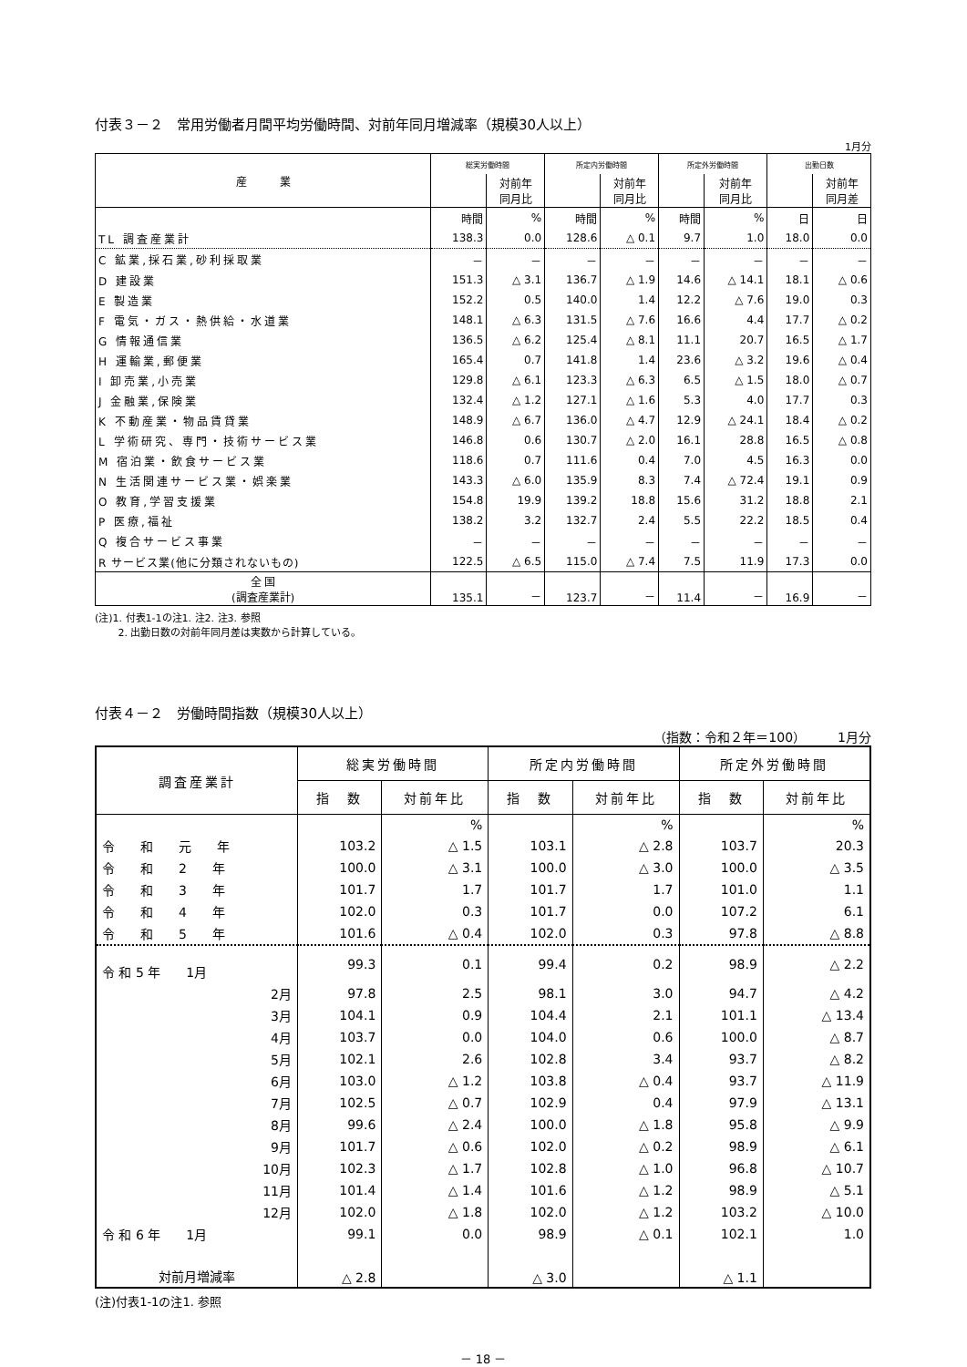付表３－２　常用労働者月間平均労働時間、対前年同月増減率（規模30人以上）
1月分
| 産 業 | 総実労働時間 | | 所定内労働時間 | | 所定外労働時間 | | 出勤日数 | |
| --- | --- | --- | --- | --- | --- | --- | --- | --- |
| | | 対前年 同月比 | | 対前年 同月比 | | 対前年 同月比 | | 対前年 同月差 |
| | 時間 | % | 時間 | % | 時間 | % | 日 | 日 |
| TL 調査産業計 | 138.3 | 0.0 | 128.6 | △ 0.1 | 9.7 | 1.0 | 18.0 | 0.0 |
| C 鉱業,採石業,砂利採取業 | － | － | － | － | － | － | － | － |
| D 建設業 | 151.3 | △ 3.1 | 136.7 | △ 1.9 | 14.6 | △ 14.1 | 18.1 | △ 0.6 |
| E 製造業 | 152.2 | 0.5 | 140.0 | 1.4 | 12.2 | △ 7.6 | 19.0 | 0.3 |
| F 電気・ガス・熱供給・水道業 | 148.1 | △ 6.3 | 131.5 | △ 7.6 | 16.6 | 4.4 | 17.7 | △ 0.2 |
| G 情報通信業 | 136.5 | △ 6.2 | 125.4 | △ 8.1 | 11.1 | 20.7 | 16.5 | △ 1.7 |
| H 運輸業,郵便業 | 165.4 | 0.7 | 141.8 | 1.4 | 23.6 | △ 3.2 | 19.6 | △ 0.4 |
| I 卸売業,小売業 | 129.8 | △ 6.1 | 123.3 | △ 6.3 | 6.5 | △ 1.5 | 18.0 | △ 0.7 |
| J 金融業,保険業 | 132.4 | △ 1.2 | 127.1 | △ 1.6 | 5.3 | 4.0 | 17.7 | 0.3 |
| K 不動産業・物品賃貸業 | 148.9 | △ 6.7 | 136.0 | △ 4.7 | 12.9 | △ 24.1 | 18.4 | △ 0.2 |
| L 学術研究、専門・技術サービス業 | 146.8 | 0.6 | 130.7 | △ 2.0 | 16.1 | 28.8 | 16.5 | △ 0.8 |
| M 宿泊業・飲食サービス業 | 118.6 | 0.7 | 111.6 | 0.4 | 7.0 | 4.5 | 16.3 | 0.0 |
| N 生活関連サービス業・娯楽業 | 143.3 | △ 6.0 | 135.9 | 8.3 | 7.4 | △ 72.4 | 19.1 | 0.9 |
| O 教育,学習支援業 | 154.8 | 19.9 | 139.2 | 18.8 | 15.6 | 31.2 | 18.8 | 2.1 |
| P 医療,福祉 | 138.2 | 3.2 | 132.7 | 2.4 | 5.5 | 22.2 | 18.5 | 0.4 |
| Q 複合サービス事業 | － | － | － | － | － | － | － | － |
| R サービス業(他に分類されないもの) | 122.5 | △ 6.5 | 115.0 | △ 7.4 | 7.5 | 11.9 | 17.3 | 0.0 |
| 全 国 (調査産業計) | 135.1 | － | 123.7 | － | 11.4 | － | 16.9 | － |
(注)1. 付表1-1の注1. 注2. 注3. 参照
　　 2. 出勤日数の対前年同月差は実数から計算している。
付表４－２　労働時間指数（規模30人以上）
（指数：令和２年＝100）　　　1月分
| 調査産業計 | 総実労働時間 | | 所定内労働時間 | | 所定外労働時間 | |
| --- | --- | --- | --- | --- | --- | --- |
| | 指 数 | 対前年比 | 指 数 | 対前年比 | 指 数 | 対前年比 |
| | | % | | % | | % |
| 令 和 元 年 | 103.2 | △ 1.5 | 103.1 | △ 2.8 | 103.7 | 20.3 |
| 令 和 2 年 | 100.0 | △ 3.1 | 100.0 | △ 3.0 | 100.0 | △ 3.5 |
| 令 和 3 年 | 101.7 | 1.7 | 101.7 | 1.7 | 101.0 | 1.1 |
| 令 和 4 年 | 102.0 | 0.3 | 101.7 | 0.0 | 107.2 | 6.1 |
| 令 和 5 年 | 101.6 | △ 0.4 | 102.0 | 0.3 | 97.8 | △ 8.8 |
| 令 和 5 年 1月 | 99.3 | 0.1 | 99.4 | 0.2 | 98.9 | △ 2.2 |
| 2月 | 97.8 | 2.5 | 98.1 | 3.0 | 94.7 | △ 4.2 |
| 3月 | 104.1 | 0.9 | 104.4 | 2.1 | 101.1 | △ 13.4 |
| 4月 | 103.7 | 0.0 | 104.0 | 0.6 | 100.0 | △ 8.7 |
| 5月 | 102.1 | 2.6 | 102.8 | 3.4 | 93.7 | △ 8.2 |
| 6月 | 103.0 | △ 1.2 | 103.8 | △ 0.4 | 93.7 | △ 11.9 |
| 7月 | 102.5 | △ 0.7 | 102.9 | 0.4 | 97.9 | △ 13.1 |
| 8月 | 99.6 | △ 2.4 | 100.0 | △ 1.8 | 95.8 | △ 9.9 |
| 9月 | 101.7 | △ 0.6 | 102.0 | △ 0.2 | 98.9 | △ 6.1 |
| 10月 | 102.3 | △ 1.7 | 102.8 | △ 1.0 | 96.8 | △ 10.7 |
| 11月 | 101.4 | △ 1.4 | 101.6 | △ 1.2 | 98.9 | △ 5.1 |
| 12月 | 102.0 | △ 1.8 | 102.0 | △ 1.2 | 103.2 | △ 10.0 |
| 令 和 6 年 1月 | 99.1 | 0.0 | 98.9 | △ 0.1 | 102.1 | 1.0 |
| 対前月増減率 | △ 2.8 | | △ 3.0 | | △ 1.1 | |
(注)付表1-1の注1. 参照
－ 18 －